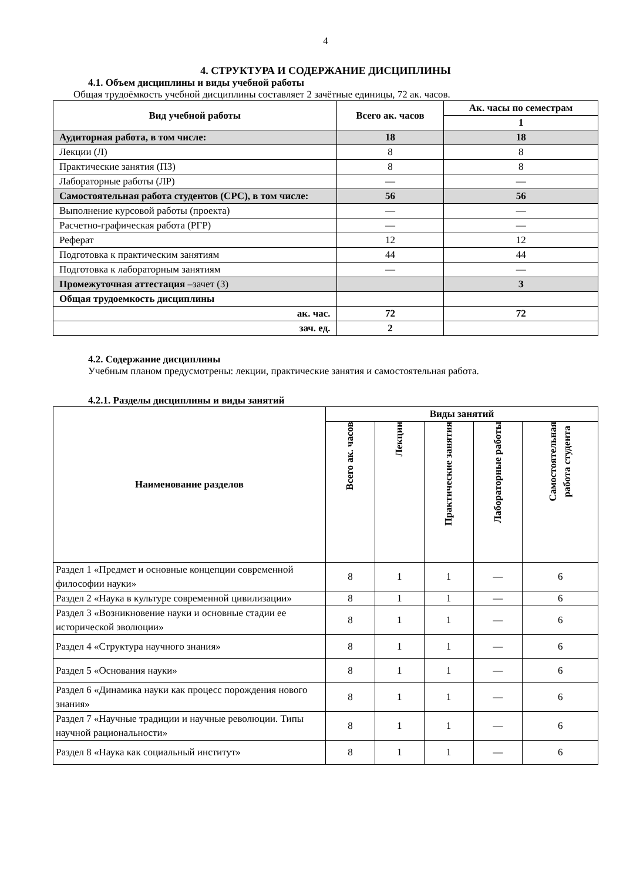4
4. СТРУКТУРА И СОДЕРЖАНИЕ ДИСЦИПЛИНЫ
4.1. Объем дисциплины и виды учебной работы
Общая трудоёмкость учебной дисциплины составляет 2 зачётные единицы, 72 ак. часов.
| Вид учебной работы | Всего ак. часов | Ак. часы по семестрам |
| --- | --- | --- |
| | | 1 |
| Аудиторная работа, в том числе: | 18 | 18 |
| Лекции (Л) | 8 | 8 |
| Практические занятия (ПЗ) | 8 | 8 |
| Лабораторные работы (ЛР) | — | — |
| Самостоятельная работа студентов (СРС), в том числе: | 56 | 56 |
| Выполнение курсовой работы (проекта) | — | — |
| Расчетно-графическая работа (РГР) | — | — |
| Реферат | 12 | 12 |
| Подготовка к практическим занятиям | 44 | 44 |
| Подготовка к лабораторным занятиям | — | — |
| Промежуточная аттестация –зачет (З) | | З |
| Общая трудоемкость дисциплины | | |
| ак. час. | 72 | 72 |
| зач. ед. | 2 | |
4.2. Содержание дисциплины
Учебным планом предусмотрены: лекции, практические занятия и самостоятельная работа.
4.2.1. Разделы дисциплины и виды занятий
| Наименование разделов | Виды занятий | | | | |
| --- | --- | --- | --- | --- | --- |
| | Всего ак. часов | Лекции | Практические занятия | Лабораторные работы | Самостоятельная работа студента |
| Раздел 1 «Предмет и основные концепции современной философии науки» | 8 | 1 | 1 | — | 6 |
| Раздел 2 «Наука в культуре современной цивилизации» | 8 | 1 | 1 | — | 6 |
| Раздел 3 «Возникновение науки и основные стадии ее исторической эволюции» | 8 | 1 | 1 | — | 6 |
| Раздел 4 «Структура научного знания» | 8 | 1 | 1 | — | 6 |
| Раздел 5 «Основания науки» | 8 | 1 | 1 | — | 6 |
| Раздел 6 «Динамика науки как процесс порождения нового знания» | 8 | 1 | 1 | — | 6 |
| Раздел 7 «Научные традиции и научные революции. Типы научной рациональности» | 8 | 1 | 1 | — | 6 |
| Раздел 8 «Наука как социальный институт» | 8 | 1 | 1 | — | 6 |